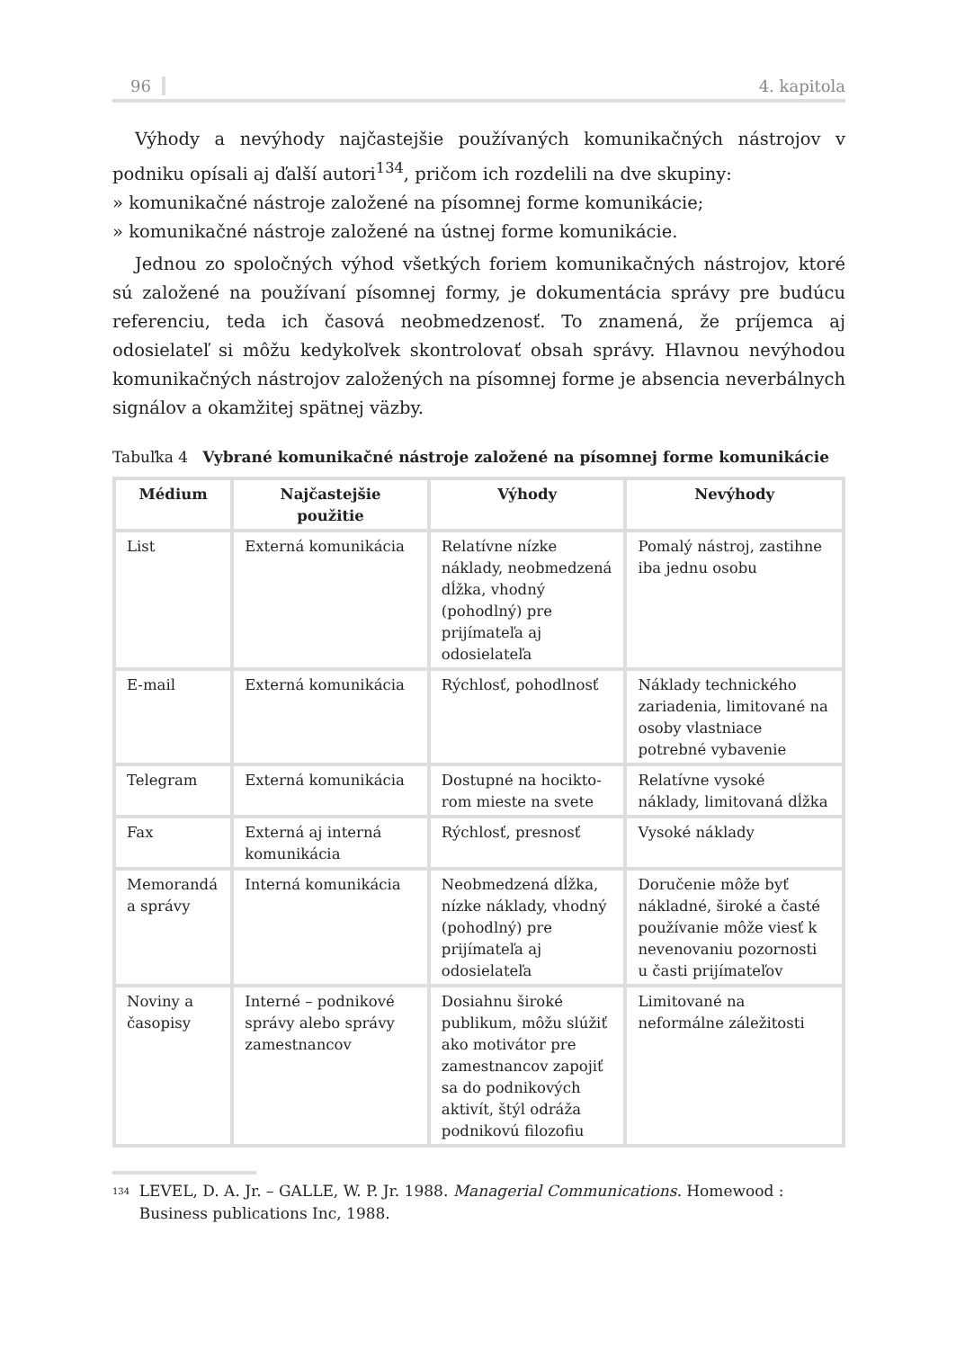96 4. kapitola
Výhody a nevýhody najčastejšie používaných komunikačných nástrojov v podniku opísali aj ďalší autori<sup>134</sup>, pričom ich rozdelili na dve skupiny:
» komunikačné nástroje založené na písomnej forme komunikácie;
» komunikačné nástroje založené na ústnej forme komunikácie.
Jednou zo spoločných výhod všetkých foriem komunikačných nástrojov, ktoré sú založené na používaní písomnej formy, je dokumentácia správy pre budúcu referenciu, teda ich časová neobmedzenosť. To znamená, že príjemca aj odosielateľ si môžu kedykoľvek skontrolovať obsah správy. Hlavnou nevýhodou komunikačných nástrojov založených na písomnej forme je absencia neverbálnych signálov a okamžitej spätnej väzby.
Tabuľka 4 Vybrané komunikačné nástroje založené na písomnej forme komunikácie
| Médium | Najčastejšie použitie | Výhody | Nevýhody |
| --- | --- | --- | --- |
| List | Externá komunikácia | Relatívne nízke náklady, neobmedzená dĺžka, vhodný (pohodlný) pre prijímateľa aj odosielateľa | Pomalý nástroj, zastihne iba jednu osobu |
| E-mail | Externá komunikácia | Rýchlosť, pohodlnosť | Náklady technického zariadenia, limitované na osoby vlastniace potrebné vybavenie |
| Telegram | Externá komunikácia | Dostupné na hocikto­rom mieste na svete | Relatívne vysoké náklady, limitovaná dĺžka |
| Fax | Externá aj interná komunikácia | Rýchlosť, presnosť | Vysoké náklady |
| Memorandá a správy | Interná komunikácia | Neobmedzená dĺžka, nízke náklady, vhodný (pohodlný) pre prijímateľa aj odosielateľa | Doručenie môže byť nákladné, široké a časté používanie môže viesť k nevenovaniu pozornosti u časti prijímateľov |
| Noviny a časopisy | Interné – podnikové správy alebo správy zamestnancov | Dosiahnu široké publikum, môžu slúžiť ako motivátor pre zamestnancov zapojiť sa do podnikových aktivít, štýl odráža podnikovú filozofiu | Limitované na neformálne záležitosti |
<sup>134</sup> LEVEL, D. A. Jr. – GALLE, W. P. Jr. 1988. Managerial Communications. Homewood : Business publications Inc, 1988.